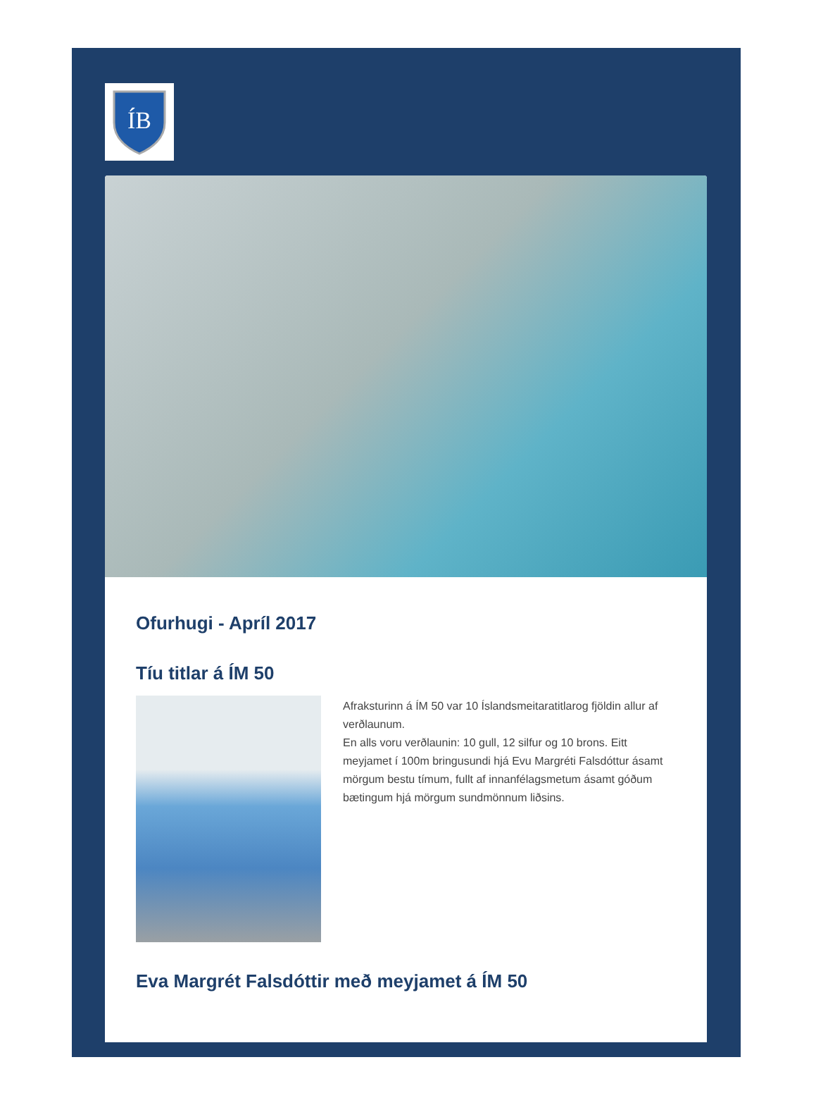ÍB
Ofurhugi - Apríl 2017
Tíu titlar á ÍM 50
Afraksturinn á ÍM 50 var 10 Íslandsmeitaratitlarog fjöldin allur af verðlaunum.
En alls voru verðlaunin: 10 gull, 12 silfur og 10 brons. Eitt meyjamet í 100m bringusundi hjá Evu Margréti Falsdóttur ásamt mörgum bestu tímum, fullt af innanfélagsmetum ásamt góðum bætingum hjá mörgum sundmönnum liðsins.
Eva Margrét Falsdóttir með meyjamet á ÍM 50